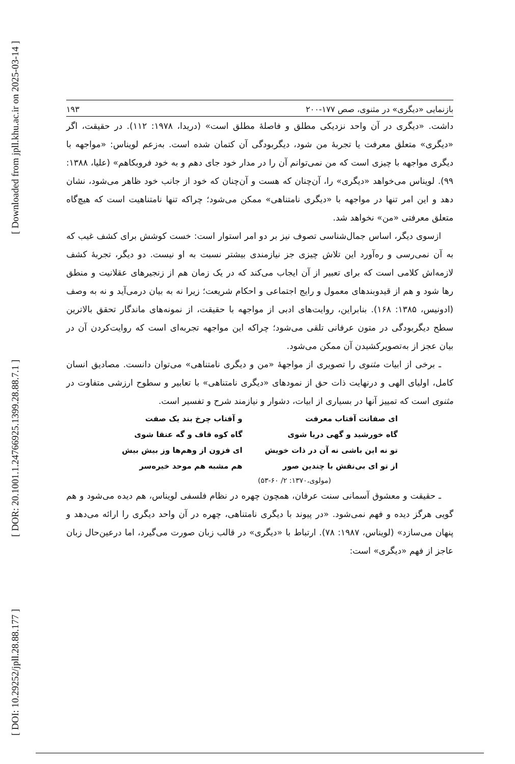[ Downloaded from jpll.khu.ac.ir on 2025-03-14 ]
[ DOR: 20.1001.1.24766925.1399.28.88.7.1 ]
[ DOI: 10.29252/jpll.28.88.177 ]
بازنمایی «دیگری» در مثنوی، صص ۱۷۷-۲۰۰ ۱۹۳
داشت. «دیگری در آن واحد نزدیکی مطلق و فاصلهٔ مطلق است» (دریدا، ۱۹۷۸: ۱۱۲). در حقیقت، اگر «دیگری» متعلق معرفت یا تجربهٔ من شود، دیگربودگی آن کتمان شده است. به‌زعم لویناس: «مواجهه با دیگری مواجهه با چیزی است که من نمی‌توانم آن را در مدار خود جای دهم و به خود فروبکاهم» (علیا، ۱۳۸۸: ۹۹). لویناس می‌خواهد «دیگری» را، آن‌چنان که هست و آن‌چنان که خود از جانب خود ظاهر می‌شود، نشان دهد و این امر تنها در مواجهه با «دیگری نامتناهی» ممکن می‌شود؛ چراکه تنها نامتناهیت است که هیچ‌گاه متعلق معرفتی «من» نخواهد شد.
ازسوی دیگر، اساس جمال‌شناسی تصوف نیز بر دو امر استوار است: خست کوشش برای کشف غیب که به آن نمی‌رسی و ره‌آورد این تلاش چیزی جز نیازمندی بیشتر نسبت به او نیست. دو دیگر، تجربهٔ کشف لازمه‌اش کلامی است که برای تعبیر از آن ایجاب می‌کند که در یک زمان هم از زنجیرهای عقلانیت و منطق رها شود و هم از قیدوبندهای معمول و رایج اجتماعی و احکام شریعت؛ زیرا نه به بیان درمی‌آید و نه به وصف (ادونیس، ۱۳۸۵: ۱۶۸). بنابراین، روایت‌های ادبی از مواجهه با حقیقت، از نمونه‌های ماندگار تحقق بالاترین سطح دیگربودگی در متون عرفانی تلقی می‌شود؛ چراکه این مواجهه تجربه‌ای است که روایت‌کردن آن در بیان عجز از به‌تصویرکشیدن آن ممکن می‌شود.
ـ برخی از ابیات مثنوی را تصویری از مواجههٔ «من و دیگری نامتناهی» می‌توان دانست. مصادیق انسان کامل، اولیای الهی و درنهایت ذات حق از نمودهای «دیگری نامتناهی» با تعابیر و سطوح ارزشی متفاوت در مثنوی است که تمییز آنها در بسیاری از ابیات، دشوار و نیازمند شرح و تفسیر است.
| ای صفاتت آفتاب معرفت | و آفتاب چرخ بند یک صفت |
| گاه خورشید و گهی دریا شوی | گاه کوه قاف و گه عنقا شوی |
| تو نه این باشی نه آن در ذات خویش | ای فزون از وهم‌ها وز بیش بیش |
| از تو ای بی‌نقش با چندین صور | هم مشبه هم موحد خیره‌سر |
(مولوی،۱۳۷۰: ۲/ ۶۰-۵۳)
ـ حقیقت و معشوق آسمانی سنت عرفان، همچون چهره در نظام فلسفی لویناس، هم دیده می‌شود و هم گویی هرگز دیده و فهم نمی‌شود. «در پیوند با دیگری نامتناهی، چهره در آن واحد دیگری را ارائه می‌دهد و پنهان می‌سازد» (لویناس، ۱۹۸۷: ۷۸). ارتباط با «دیگری» در قالب زبان صورت می‌گیرد، اما درعین‌حال زبان عاجز از فهم «دیگری» است: